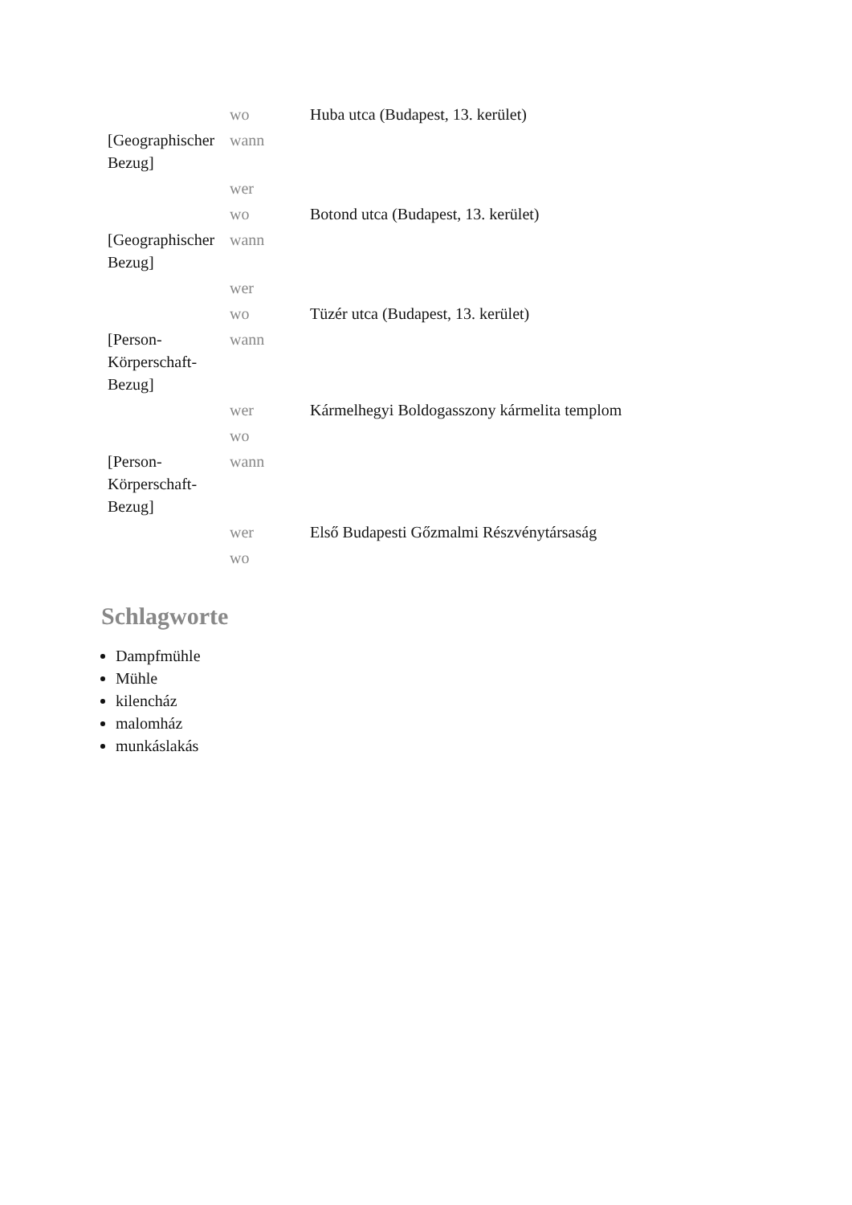| [Geographischer Bezug] | wo | Huba utca (Budapest, 13. kerület) |
| | wann | |
| | wer | |
| [Geographischer Bezug] | wo | Botond utca (Budapest, 13. kerület) |
| | wann | |
| | wer | |
| [Person-Körperschaft-Bezug] | wo | Tüzér utca (Budapest, 13. kerület) |
| | wann | |
| | wer | Kármelhegyi Boldogasszony kármelita templom |
| [Person-Körperschaft-Bezug] | wo | |
| | wann | |
| | wer | Első Budapesti Gőzmalmi Részvénytársaság |
| | wo | |
Schlagworte
Dampfmühle
Mühle
kilencház
malomház
munkáslakás